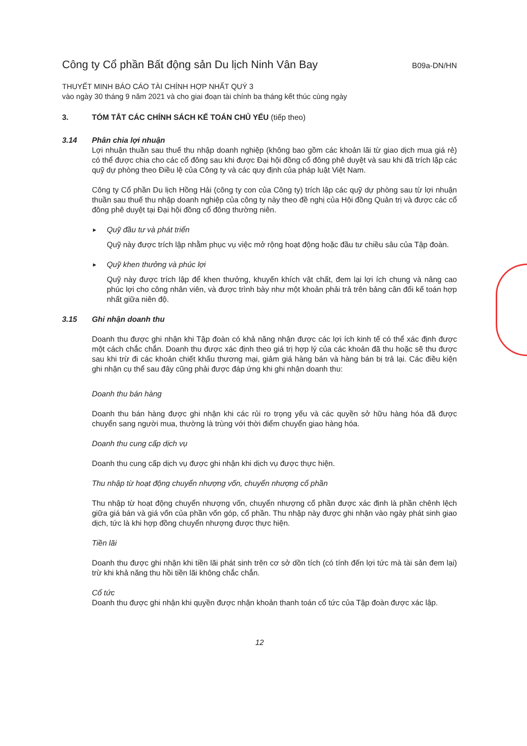Công ty Cổ phần Bất động sản Du lịch Ninh Vân Bay B09a-DN/HN
THUYẾT MINH BÁO CÁO TÀI CHÍNH HỢP NHẤT QUÝ 3
vào ngày 30 tháng 9 năm 2021 và cho giai đoạn tài chính ba tháng kết thúc cùng ngày
3. TÓM TẮT CÁC CHÍNH SÁCH KẾ TOÁN CHỦ YẾU (tiếp theo)
3.14 Phân chia lợi nhuận
Lợi nhuận thuần sau thuế thu nhập doanh nghiệp (không bao gồm các khoản lãi từ giao dịch mua giá rẻ) có thể được chia cho các cổ đông sau khi được Đại hội đồng cổ đông phê duyệt và sau khi đã trích lập các quỹ dự phòng theo Điều lệ của Công ty và các quy định của pháp luật Việt Nam.
Công ty Cổ phần Du lịch Hồng Hải (công ty con của Công ty) trích lập các quỹ dự phòng sau từ lợi nhuận thuần sau thuế thu nhập doanh nghiệp của công ty này theo đề nghị của Hội đồng Quản trị và được các cổ đông phê duyệt tại Đại hội đồng cổ đông thường niên.
► Quỹ đầu tư và phát triển
Quỹ này được trích lập nhằm phục vụ việc mở rộng hoạt động hoặc đầu tư chiều sâu của Tập đoàn.
► Quỹ khen thưởng và phúc lợi
Quỹ này được trích lập để khen thưởng, khuyến khích vật chất, đem lại lợi ích chung và nâng cao phúc lợi cho công nhân viên, và được trình bày như một khoản phải trả trên bảng cân đối kế toán hợp nhất giữa niên độ.
3.15 Ghi nhận doanh thu
Doanh thu được ghi nhận khi Tập đoàn có khả năng nhận được các lợi ích kinh tế có thể xác định được một cách chắc chắn. Doanh thu được xác định theo giá trị hợp lý của các khoản đã thu hoặc sẽ thu được sau khi trừ đi các khoản chiết khấu thương mại, giảm giá hàng bán và hàng bán bị trả lại. Các điều kiện ghi nhận cụ thể sau đây cũng phải được đáp ứng khi ghi nhận doanh thu:
Doanh thu bán hàng
Doanh thu bán hàng được ghi nhận khi các rủi ro trọng yếu và các quyền sở hữu hàng hóa đã được chuyển sang người mua, thường là trùng với thời điểm chuyển giao hàng hóa.
Doanh thu cung cấp dịch vụ
Doanh thu cung cấp dịch vụ được ghi nhận khi dịch vụ được thực hiện.
Thu nhập từ hoạt động chuyển nhượng vốn, chuyển nhượng cổ phần
Thu nhập từ hoạt động chuyển nhượng vốn, chuyển nhượng cổ phần được xác định là phần chênh lệch giữa giá bán và giá vốn của phần vốn góp, cổ phần. Thu nhập này được ghi nhận vào ngày phát sinh giao dịch, tức là khi hợp đồng chuyển nhượng được thực hiện.
Tiền lãi
Doanh thu được ghi nhận khi tiền lãi phát sinh trên cơ sở dồn tích (có tính đến lợi tức mà tài sản đem lại) trừ khi khả năng thu hồi tiền lãi không chắc chắn.
Cổ tức
Doanh thu được ghi nhận khi quyền được nhận khoản thanh toán cổ tức của Tập đoàn được xác lập.
12